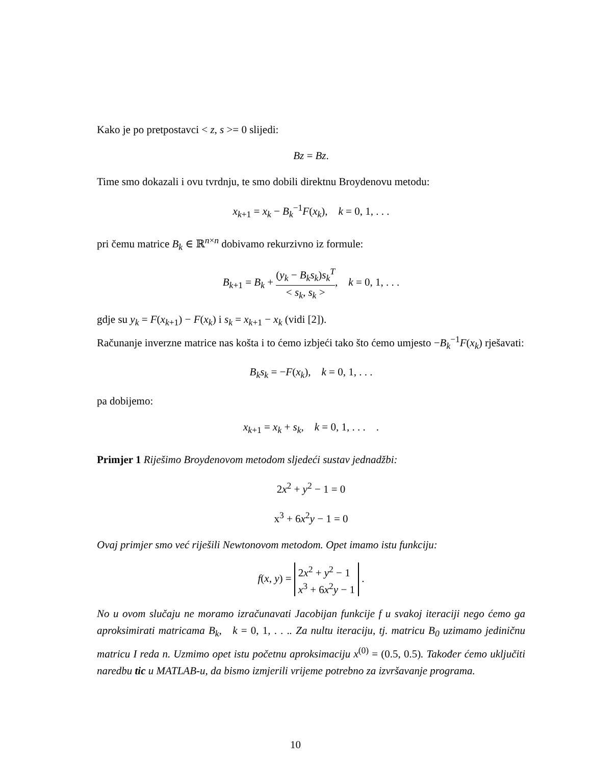Kako je po pretpostavci < z, s >= 0 slijedi:
Bz = Bz.
Time smo dokazali i ovu tvrdnju, te smo dobili direktnu Broydenovu metodu:
x<sub>k+1</sub> = x<sub>k</sub> − B<sub>k</sub><sup>−1</sup>F(x<sub>k</sub>), k = 0, 1, . . .
pri čemu matrice B<sub>k</sub> ∈ ℝ<sup>n×n</sup> dobivamo rekurzivno iz formule:
B<sub>k+1</sub> = B<sub>k</sub> + (y<sub>k</sub> − B<sub>k</sub>s<sub>k</sub>)s<sub>k</sub><sup>T</sup> < s<sub>k</sub>, s<sub>k</sub> >, k = 0, 1, . . .
gdje su y<sub>k</sub> = F(x<sub>k+1</sub>) − F(x<sub>k</sub>) i s<sub>k</sub> = x<sub>k+1</sub> − x<sub>k</sub> (vidi [2]).
Računanje inverzne matrice nas košta i to ćemo izbjeći tako što ćemo umjesto −B<sub>k</sub><sup>−1</sup>F(x<sub>k</sub>) rješavati:
B<sub>k</sub>s<sub>k</sub> = −F(x<sub>k</sub>), k = 0, 1, . . .
pa dobijemo:
x<sub>k+1</sub> = x<sub>k</sub> + s<sub>k</sub>, k = 0, 1, . . . .
Primjer 1 Riješimo Broydenovom metodom sljedeći sustav jednadžbi:
2x<sup>2</sup> + y<sup>2</sup> − 1 = 0
x<sup>3</sup> + 6x<sup>2</sup>y − 1 = 0
Ovaj primjer smo već riješili Newtonovom metodom. Opet imamo istu funkciju:
f(x, y) = 2x<sup>2</sup> + y<sup>2</sup> − 1
x<sup>3</sup> + 6x<sup>2</sup>y − 1 .
No u ovom slučaju ne moramo izračunavati Jacobijan funkcije f u svakoj iteraciji nego ćemo ga aproksimirati matricama B<sub>k</sub>, k = 0, 1, . . .. Za nultu iteraciju, tj. matricu B<sub>0</sub> uzimamo jediničnu matricu I reda n. Uzmimo opet istu početnu aproksimaciju x<sup>(0)</sup> = (0.5, 0.5). Također ćemo uključiti naredbu tic u MATLAB-u, da bismo izmjerili vrijeme potrebno za izvršavanje programa.
10